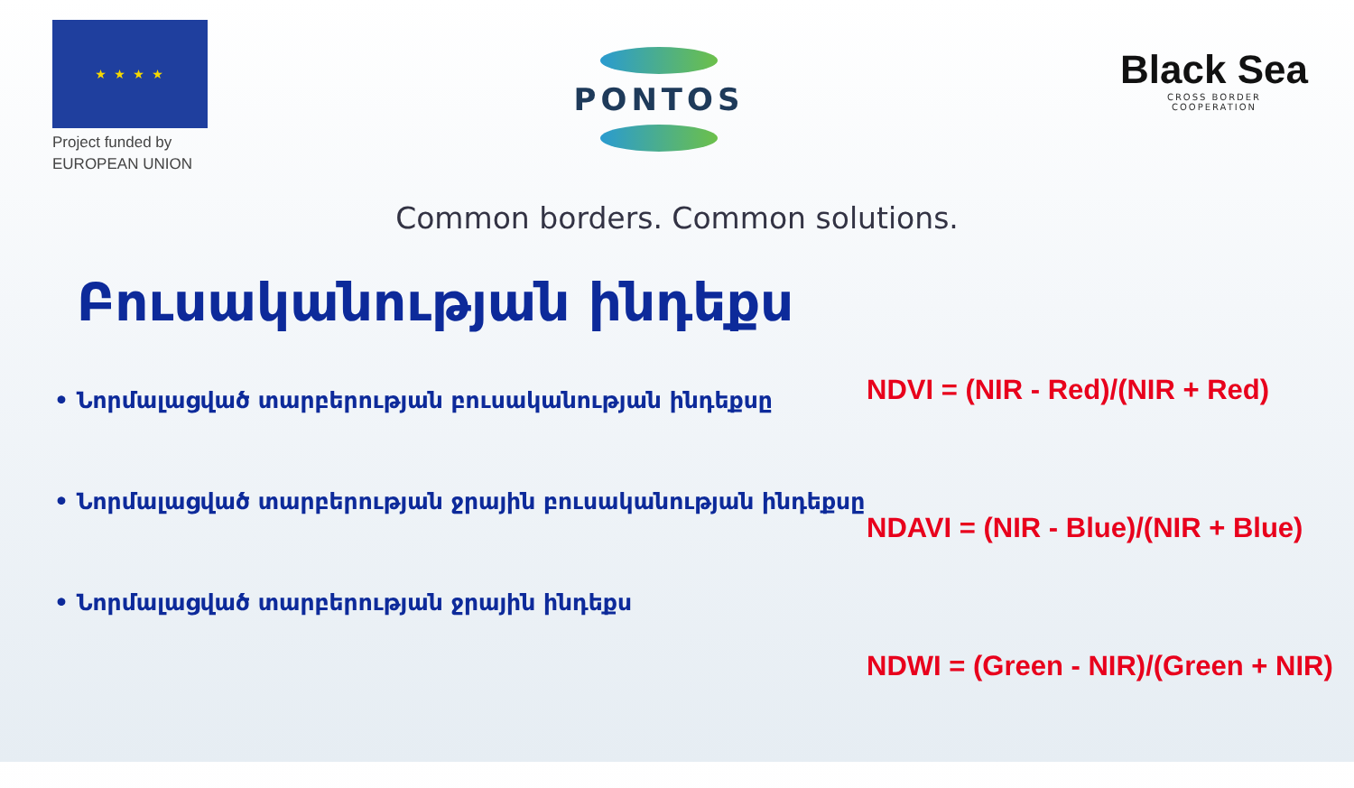★ ★ ★ ★
Project funded by
EUROPEAN UNION
PONTOS
Black Sea
CROSS BORDER
COOPERATION
Common borders. Common solutions.
Բուսականության ինդեքս
• Նորմալացված տարբերության բուսականության ինդեքսը
• Նորմալացված տարբերության ջրային բուսականության ինդեքսը
• Նորմալացված տարբերության ջրային ինդեքս
NDVI = (NIR - Red)/(NIR + Red)
NDAVI = (NIR - Blue)/(NIR + Blue)
NDWI = (Green - NIR)/(Green + NIR)